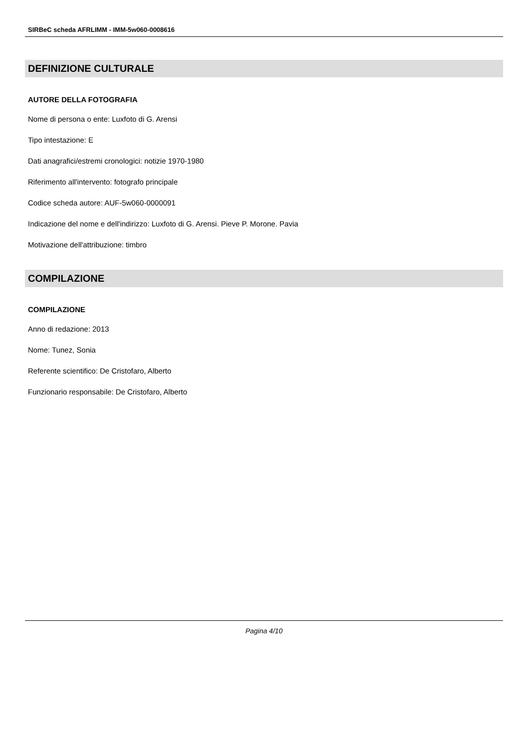SIRBeC scheda AFRLIMM - IMM-5w060-0008616
DEFINIZIONE CULTURALE
AUTORE DELLA FOTOGRAFIA
Nome di persona o ente: Luxfoto di G. Arensi
Tipo intestazione: E
Dati anagrafici/estremi cronologici: notizie 1970-1980
Riferimento all'intervento: fotografo principale
Codice scheda autore: AUF-5w060-0000091
Indicazione del nome e dell'indirizzo: Luxfoto di G. Arensi. Pieve P. Morone. Pavia
Motivazione dell'attribuzione: timbro
COMPILAZIONE
COMPILAZIONE
Anno di redazione: 2013
Nome: Tunez, Sonia
Referente scientifico: De Cristofaro, Alberto
Funzionario responsabile: De Cristofaro, Alberto
Pagina 4/10